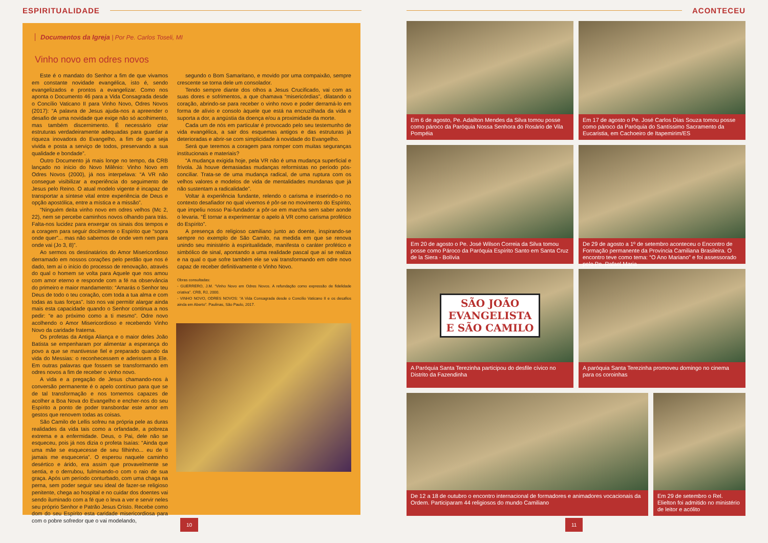ESPIRITUALIDADE
Documentos da Igreja | Por Pe. Carlos Toseli, MI
Vinho novo em odres novos
Este é o mandato do Senhor a fim de que vivamos em constante novidade evangélica, isto é, sendo evangelizados e prontos a evangelizar. Como nos aponta o Documento 46 para a Vida Consagrada desde o Concílio Vaticano II para Vinho Novo, Odres Novos (2017): “A palavra de Jesus ajuda-nos a apreender o desafio de uma novidade que exige não só acolhimento, mas também discernimento. É necessário criar estruturas verdadeiramente adequadas para guardar a riqueza inovadora do Evangelho, a fim de que seja vivida e posta a serviço de todos, preservando a sua qualidade e bondade”.
Outro Documento já mais longe no tempo, da CRB lançado no início do Novo Milênio: Vinho Novo em Odres Novos (2000), já nos interpelava: “A VR não consegue visibilizar a experiência do seguimento de Jesus pelo Reino. O atual modelo vigente é incapaz de transportar a síntese vital entre experiência de Deus e opção apostólica, entre a mística e a missão”.
“Ninguém deita vinho novo em odres velhos (Mc 2, 22), nem se percebe caminhos novos olhando para trás. Falta-nos lucidez para enxergar os sinais dos tempos e a coragem para seguir docilmente o Espírito que “sopra onde quer”... mas não sabemos de onde vem nem para onde vai (Jo 3, 8)”.
Ao sermos os destinatários do Amor Misericordioso derramado em nossos corações pelo perdão que nos é dado, tem aí o início do processo de renovação, através do qual o homem se volta para Aquele que nos amou com amor eterno e responde com a fé na observância do primeiro e maior mandamento: “Amarás o Senhor teu Deus de todo o teu coração, com toda a tua alma e com todas as tuas forças”. Isto nos vai permitir alargar ainda mais esta capacidade quando o Senhor continua a nos pedir: “e ao próximo como a ti mesmo”. Odre novo acolhendo o Amor Misericordioso e recebendo Vinho Novo da caridade fraterna.
Os profetas da Antiga Aliança e o maior deles João Batista se empenharam por alimentar a esperança do povo a que se mantivesse fiel e preparado quando da vida do Messias: o reconhecessem e aderissem a Ele. Em outras palavras que fossem se transformando em odres novos a fim de receber o vinho novo.
A vida e a pregação de Jesus chamando-nos à conversão permanente é o apelo contínuo para que se de tal transformação e nos tornemos capazes de acolher a Boa Nova do Evangelho e encher-nos do seu Espírito a ponto de poder transbordar este amor em gestos que renovem todas as coisas.
São Camilo de Lellis sofreu na própria pele as duras realidades da vida tais como a orfandade, a pobreza extrema e a enfermidade. Deus, o Pai, dele não se esqueceu, pois já nos dizia o profeta Isaías: “Ainda que uma mãe se esquecesse de seu filhinho... eu de ti jamais me esqueceria”. O esperou naquele caminho desértico e árido, era assim que provavelmente se sentia, e o derrubou, fulminando-o com o raio de sua graça. Após um período conturbado, com uma chaga na perna, sem poder seguir seu ideal de fazer-se religioso penitente, chega ao hospital e no cuidar dos doentes vai sendo iluminado com a fé que o leva a ver e servir neles seu próprio Senhor e Patrão Jesus Cristo. Recebe como dom do seu Espírito esta caridade misericordiosa para com o pobre sofredor que o vai modelando,
segundo o Bom Samaritano, e movido por uma compaixão, sempre crescente se torna dele um consolador.
Tendo sempre diante dos olhos a Jesus Crucificado, vai com as suas dores e sofrimentos, a que chamava “misericórdias”, dilatando o coração, abrindo-se para receber o vinho novo e poder derramá-lo em forma de alívio e consolo àquele que está na encruzilhada da vida e suporta a dor, a angústia da doença e/ou a proximidade da morte.
Cada um de nós em particular é provocado pelo seu testemunho de vida evangélica, a sair dos esquemas antigos e das estruturas já deterioradas e abrir-se com simplicidade à novidade do Evangelho.
Será que teremos a coragem para romper com muitas seguranças institucionais e materiais?
“A mudança exigida hoje, pela VR não é uma mudança superficial e frívola. Já houve demasiadas mudanças reformistas no período pós-conciliar. Trata-se de uma mudança radical, de uma ruptura com os velhos valores e modelos de vida de mentalidades mundanas que já não sustentam a radicalidade”.
Voltar à experiência fundante, relendo o carisma e inserindo-o no contexto desafiador no qual vivemos é pôr-se no movimento do Espírito, que impeliu nosso Pai-fundador a pôr-se em marcha sem saber aonde o levaria. “É tornar a experimentar o apelo à VR como carisma profético do Espírito”.
A presença do religioso camiliano junto ao doente, inspirando-se sempre no exemplo de São Camilo, na medida em que se renova unindo seu ministério à espiritualidade, manifesta o caráter profético e simbólico de sinal, apontando a uma realidade pascal que aí se realiza e na qual o que sofre também ele se vai transformando em odre novo capaz de receber definitivamente o Vinho Novo.
Obras consultadas:
- GUERRERO, J.M. “Vinho Novo em Odres Novos. A refundação como expressão de fidelidade criativa”. CRB, RJ, 2000.
- VINHO NOVO, ODRES NOVOS: “A Vida Consagrada desde o Concílio Vaticano II e os desafios ainda em Aberto”. Paulinas, São Paulo, 2017.
10
ACONTECEU
Em 6 de agosto, Pe. Adailton Mendes da Silva tomou posse como pároco da Paróquia Nossa Senhora do Rosário de Vila Pompéia
Em 17 de agosto o Pe. José Carlos Dias Souza tomou posse como pároco da Paróquia do Santíssimo Sacramento da Eucaristia, em Cachoeiro de Itapemirim/ES
Em 20 de agosto o Pe. José Wilson Correia da Silva tomou posse como Pároco da Paróquia Espírito Santo em Santa Cruz de la Siera - Bolívia
De 29 de agosto a 1º de setembro aconteceu o Encontro de Formação permanente da Província Camiliana Brasileira. O encontro teve como tema: “O Ano Mariano” e foi assessorado pelo Pe. Rafael Maria
SÃO JOÃO
EVANGELISTA
E SÃO CAMILO
A Paróquia Santa Terezinha participou do desfile cívico no Distrito da Fazendinha
A paróquia Santa Terezinha promoveu domingo no cinema para os coroinhas
De 12 a 18 de outubro o encontro internacional de formadores e animadores vocacionais da Ordem. Participaram 44 religiosos do mundo Camiliano
Em 29 de setembro o Rel. Elielton foi admitido no ministério de leitor e acólito
11